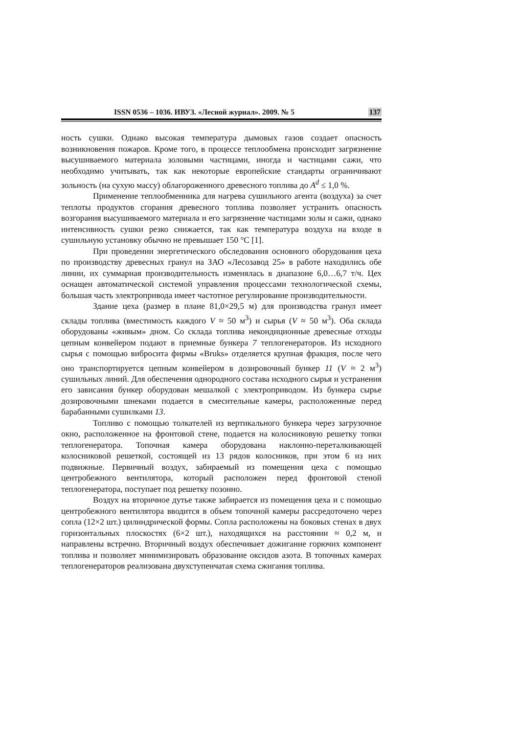ISSN 0536 – 1036. ИВУЗ. «Лесной журнал». 2009. № 5 137
ность сушки. Однако высокая температура дымовых газов создает опасность возникновения пожаров. Кроме того, в процессе теплообмена происходит загрязнение высушиваемого материала золовыми частицами, иногда и частицами сажи, что необходимо учитывать, так как некоторые европейские стандарты ограничивают зольность (на сухую массу) облагороженного древесного топлива до A<sup>d</sup> ≤ 1,0 %.
Применение теплообменника для нагрева сушильного агента (воздуха) за счет теплоты продуктов сгорания древесного топлива позволяет устранить опасность возгорания высушиваемого материала и его загрязнение частицами золы и сажи, однако интенсивность сушки резко снижается, так как температура воздуха на входе в сушильную установку обычно не превышает 150 °С [1].
При проведении энергетического обследования основного оборудования цеха по производству древесных гранул на ЗАО «Лесозавод 25» в работе находились обе линии, их суммарная производительность изменялась в диапазоне 6,0…6,7 т/ч. Цех оснащен автоматической системой управления процессами технологической схемы, большая часть электропривода имеет частотное регулирование производительности.
Здание цеха (размер в плане 81,0×29,5 м) для производства гранул имеет склады топлива (вместимость каждого V ≈ 50 м<sup>3</sup>) и сырья (V ≈ 50 м<sup>3</sup>). Оба склада оборудованы «живым» дном. Со склада топлива некондиционные древесные отходы цепным конвейером подают в приемные бункера 7 теплогенераторов. Из исходного сырья с помощью вибросита фирмы «Bruks» отделяется крупная фракция, после чего оно транспортируется цепным конвейером в дозировочный бункер 11 (V ≈ 2 м<sup>3</sup>) сушильных линий. Для обеспечения однородного состава исходного сырья и устранения его зависания бункер оборудован мешалкой с электроприводом. Из бункера сырье дозировочными шнеками подается в смесительные камеры, расположенные перед барабанными сушилками 13.
Топливо с помощью толкателей из вертикального бункера через загрузочное окно, расположенное на фронтовой стене, подается на колосниковую решетку топки теплогенератора. Топочная камера оборудована наклонно-переталкивающей колосниковой решеткой, состоящей из 13 рядов колосников, при этом 6 из них подвижные. Первичный воздух, забираемый из помещения цеха с помощью центробежного вентилятора, который расположен перед фронтовой стеной теплогенератора, поступает под решетку позонно.
Воздух на вторичное дутье также забирается из помещения цеха и с помощью центробежного вентилятора вводится в объем топочной камеры рассредоточено через сопла (12×2 шт.) цилиндрической формы. Сопла расположены на боковых стенах в двух горизонтальных плоскостях (6×2 шт.), находящихся на расстоянии ≈ 0,2 м, и направлены встречно. Вторичный воздух обеспечивает дожигание горючих компонент топлива и позволяет минимизировать образование оксидов азота. В топочных камерах теплогенераторов реализована двухступенчатая схема сжигания топлива.